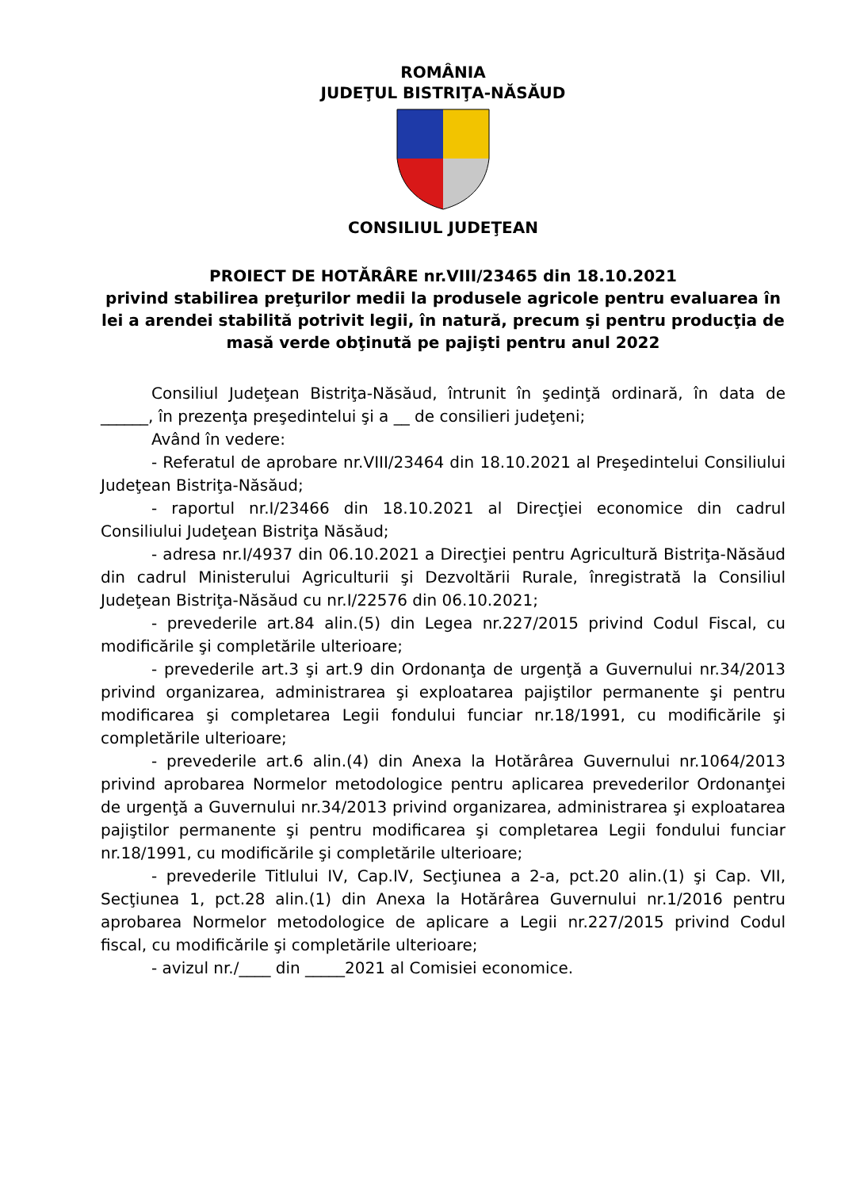ROMÂNIA
JUDEŢUL BISTRIŢA-NĂSĂUD
CONSILIUL JUDEŢEAN
PROIECT DE HOTĂRÂRE nr.VIII/23465 din 18.10.2021
privind stabilirea preţurilor medii la produsele agricole pentru evaluarea în lei a arendei stabilită potrivit legii, în natură, precum şi pentru producţia de masă verde obţinută pe pajişti pentru anul 2022
Consiliul Judeţean Bistriţa-Năsăud, întrunit în şedinţă ordinară, în data de ______, în prezenţa preşedintelui şi a __ de consilieri judeţeni;
Având în vedere:
- Referatul de aprobare nr.VIII/23464 din 18.10.2021 al Preşedintelui Consiliului Judeţean Bistriţa-Năsăud;
- raportul nr.I/23466 din 18.10.2021 al Direcţiei economice din cadrul Consiliului Judeţean Bistriţa Năsăud;
- adresa nr.I/4937 din 06.10.2021 a Direcţiei pentru Agricultură Bistriţa-Năsăud din cadrul Ministerului Agriculturii şi Dezvoltării Rurale, înregistrată la Consiliul Judeţean Bistriţa-Năsăud cu nr.I/22576 din 06.10.2021;
- prevederile art.84 alin.(5) din Legea nr.227/2015 privind Codul Fiscal, cu modificările şi completările ulterioare;
- prevederile art.3 şi art.9 din Ordonanţa de urgenţă a Guvernului nr.34/2013 privind organizarea, administrarea şi exploatarea pajiştilor permanente şi pentru modificarea şi completarea Legii fondului funciar nr.18/1991, cu modificările şi completările ulterioare;
- prevederile art.6 alin.(4) din Anexa la Hotărârea Guvernului nr.1064/2013 privind aprobarea Normelor metodologice pentru aplicarea prevederilor Ordonanţei de urgenţă a Guvernului nr.34/2013 privind organizarea, administrarea şi exploatarea pajiştilor permanente şi pentru modificarea şi completarea Legii fondului funciar nr.18/1991, cu modificările şi completările ulterioare;
- prevederile Titlului IV, Cap.IV, Secţiunea a 2-a, pct.20 alin.(1) şi Cap. VII, Secţiunea 1, pct.28 alin.(1) din Anexa la Hotărârea Guvernului nr.1/2016 pentru aprobarea Normelor metodologice de aplicare a Legii nr.227/2015 privind Codul fiscal, cu modificările şi completările ulterioare;
- avizul nr./____ din _____2021 al Comisiei economice.